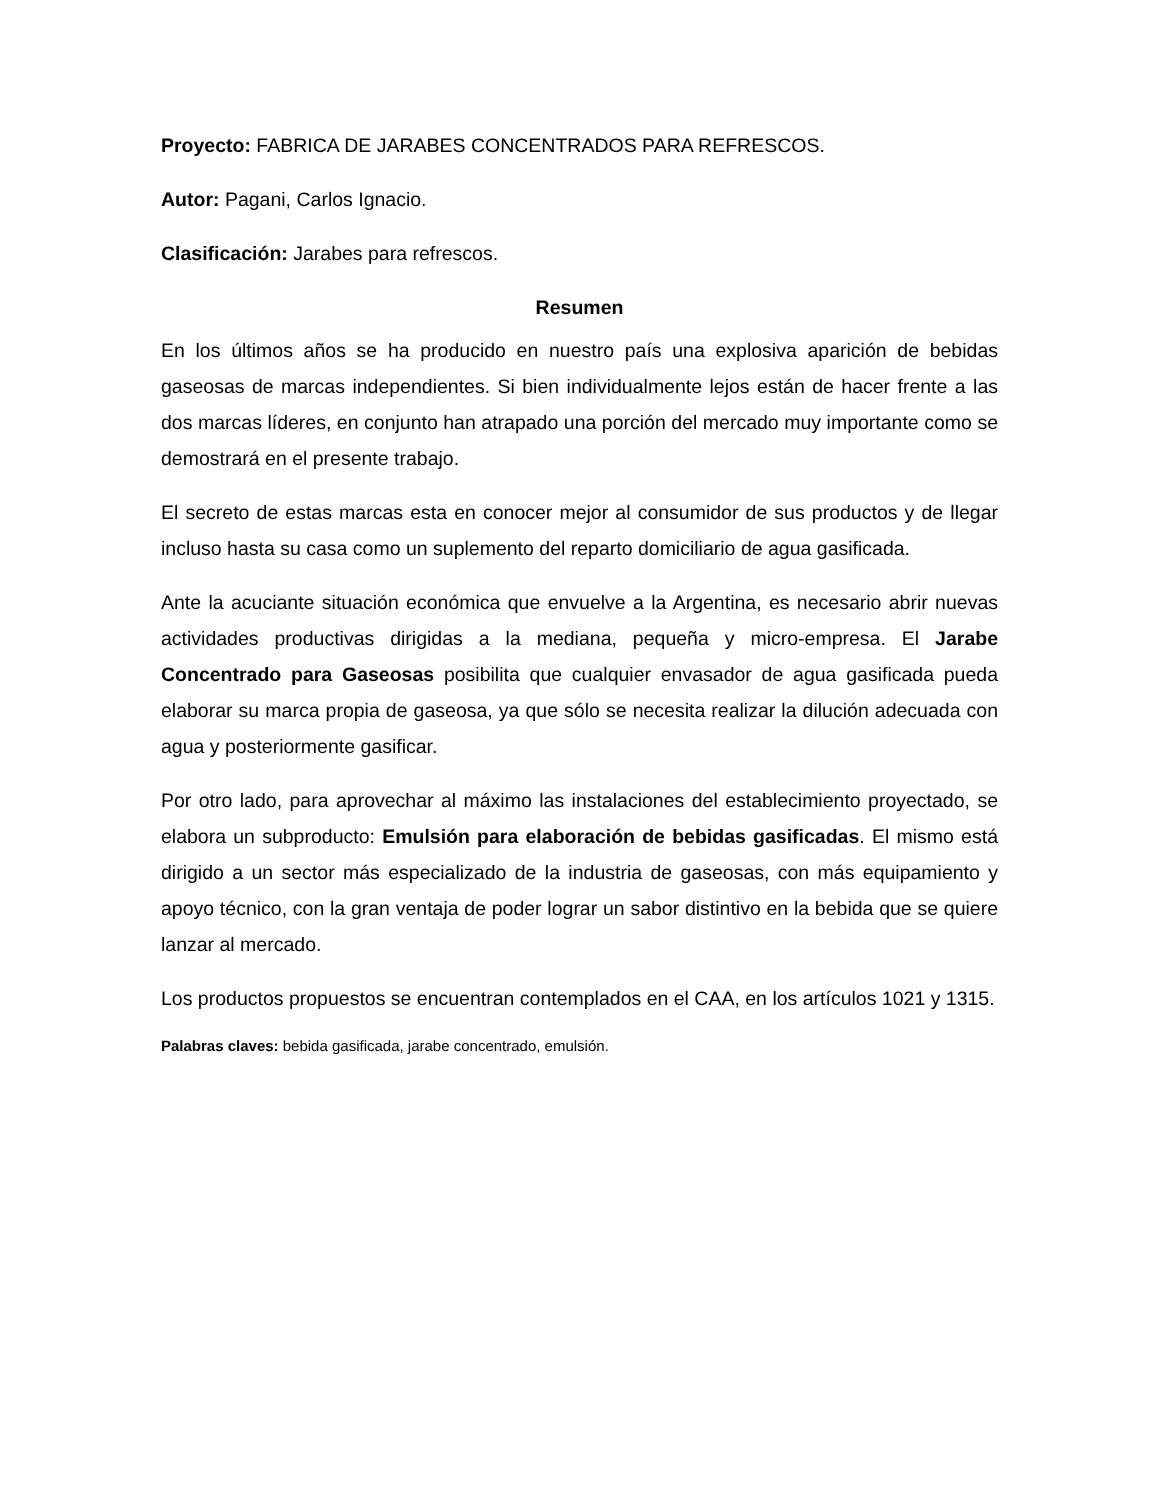Proyecto: FABRICA DE JARABES CONCENTRADOS PARA REFRESCOS.
Autor: Pagani, Carlos Ignacio.
Clasificación: Jarabes para refrescos.
Resumen
En los últimos años se ha producido en nuestro país una explosiva aparición de bebidas gaseosas de marcas independientes. Si bien individualmente lejos están de hacer frente a las dos marcas líderes, en conjunto han atrapado una porción del mercado muy importante como se demostrará en el presente trabajo.
El secreto de estas marcas esta en conocer mejor al consumidor de sus productos y de llegar incluso hasta su casa como un suplemento del reparto domiciliario de agua gasificada.
Ante la acuciante situación económica que envuelve a la Argentina, es necesario abrir nuevas actividades productivas dirigidas a la mediana, pequeña y micro-empresa. El Jarabe Concentrado para Gaseosas posibilita que cualquier envasador de agua gasificada pueda elaborar su marca propia de gaseosa, ya que sólo se necesita realizar la dilución adecuada con agua y posteriormente gasificar.
Por otro lado, para aprovechar al máximo las instalaciones del establecimiento proyectado, se elabora un subproducto: Emulsión para elaboración de bebidas gasificadas. El mismo está dirigido a un sector más especializado de la industria de gaseosas, con más equipamiento y apoyo técnico, con la gran ventaja de poder lograr un sabor distintivo en la bebida que se quiere lanzar al mercado.
Los productos propuestos se encuentran contemplados en el CAA, en los artículos 1021 y 1315.
Palabras claves: bebida gasificada, jarabe concentrado, emulsión.